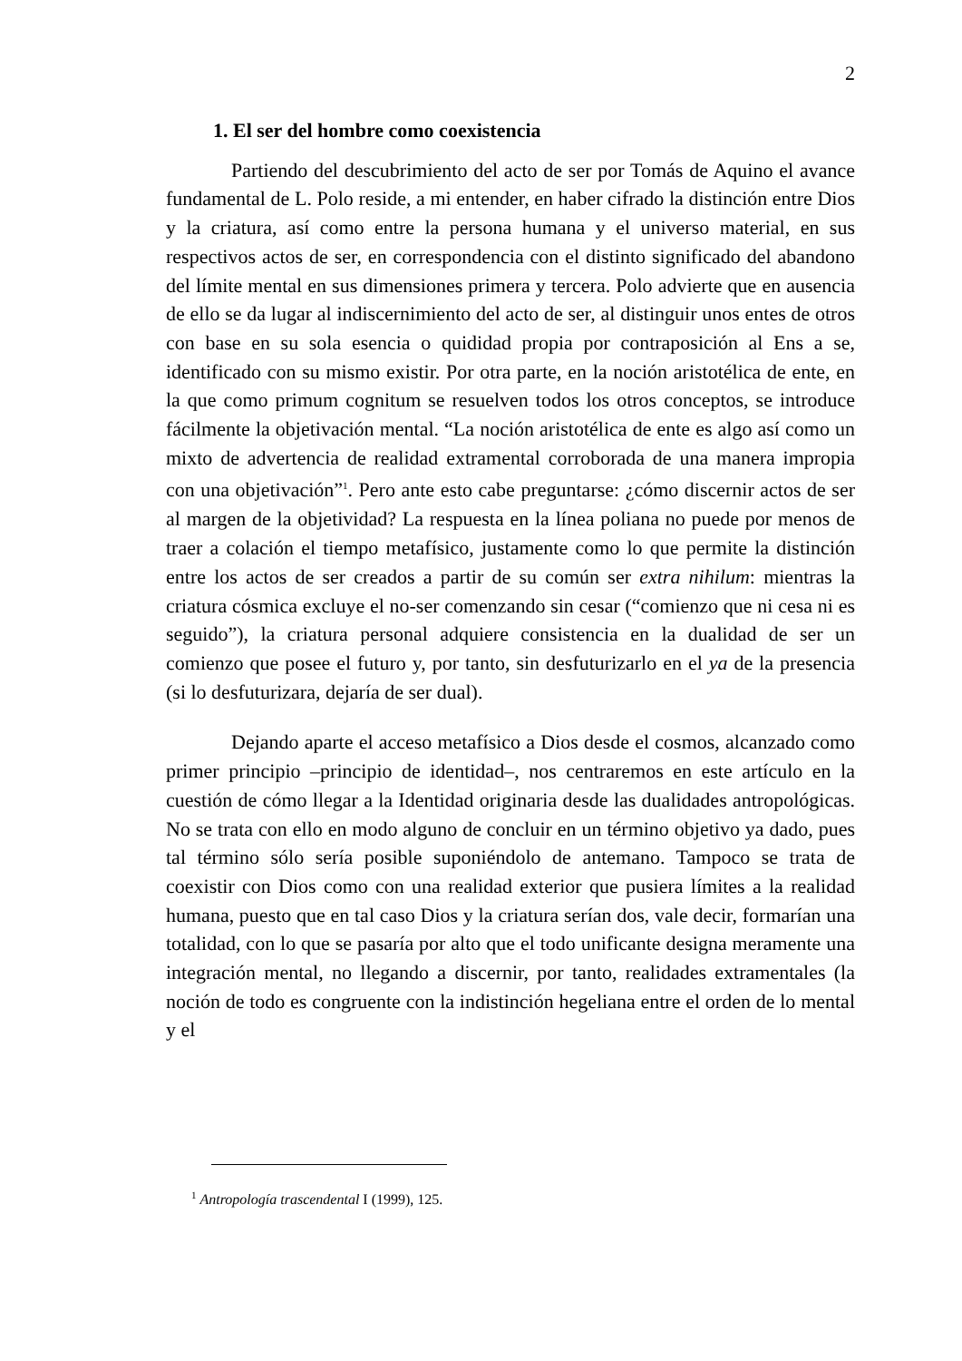2
1. El ser del hombre como coexistencia
Partiendo del descubrimiento del acto de ser por Tomás de Aquino el avance fundamental de L. Polo reside, a mi entender, en haber cifrado la distinción entre Dios y la criatura, así como entre la persona humana y el universo material, en sus respectivos actos de ser, en correspondencia con el distinto significado del abandono del límite mental en sus dimensiones primera y tercera. Polo advierte que en ausencia de ello se da lugar al indiscernimiento del acto de ser, al distinguir unos entes de otros con base en su sola esencia o quididad propia por contraposición al Ens a se, identificado con su mismo existir. Por otra parte, en la noción aristotélica de ente, en la que como primum cognitum se resuelven todos los otros conceptos, se introduce fácilmente la objetivación mental. “La noción aristotélica de ente es algo así como un mixto de advertencia de realidad extramental corroborada de una manera impropia con una objetivación”<sup>1</sup>. Pero ante esto cabe preguntarse: ¿cómo discernir actos de ser al margen de la objetividad? La respuesta en la línea poliana no puede por menos de traer a colación el tiempo metafísico, justamente como lo que permite la distinción entre los actos de ser creados a partir de su común ser extra nihilum: mientras la criatura cósmica excluye el no-ser comenzando sin cesar (“comienzo que ni cesa ni es seguido”), la criatura personal adquiere consistencia en la dualidad de ser un comienzo que posee el futuro y, por tanto, sin desfuturizarlo en el ya de la presencia (si lo desfuturizara, dejaría de ser dual).
Dejando aparte el acceso metafísico a Dios desde el cosmos, alcanzado como primer principio –principio de identidad–, nos centraremos en este artículo en la cuestión de cómo llegar a la Identidad originaria desde las dualidades antropológicas. No se trata con ello en modo alguno de concluir en un término objetivo ya dado, pues tal término sólo sería posible suponiéndolo de antemano. Tampoco se trata de coexistir con Dios como con una realidad exterior que pusiera límites a la realidad humana, puesto que en tal caso Dios y la criatura serían dos, vale decir, formarían una totalidad, con lo que se pasaría por alto que el todo unificante designa meramente una integración mental, no llegando a discernir, por tanto, realidades extramentales (la noción de todo es congruente con la indistinción hegeliana entre el orden de lo mental y el
<sup>1</sup> Antropología trascendental I (1999), 125.